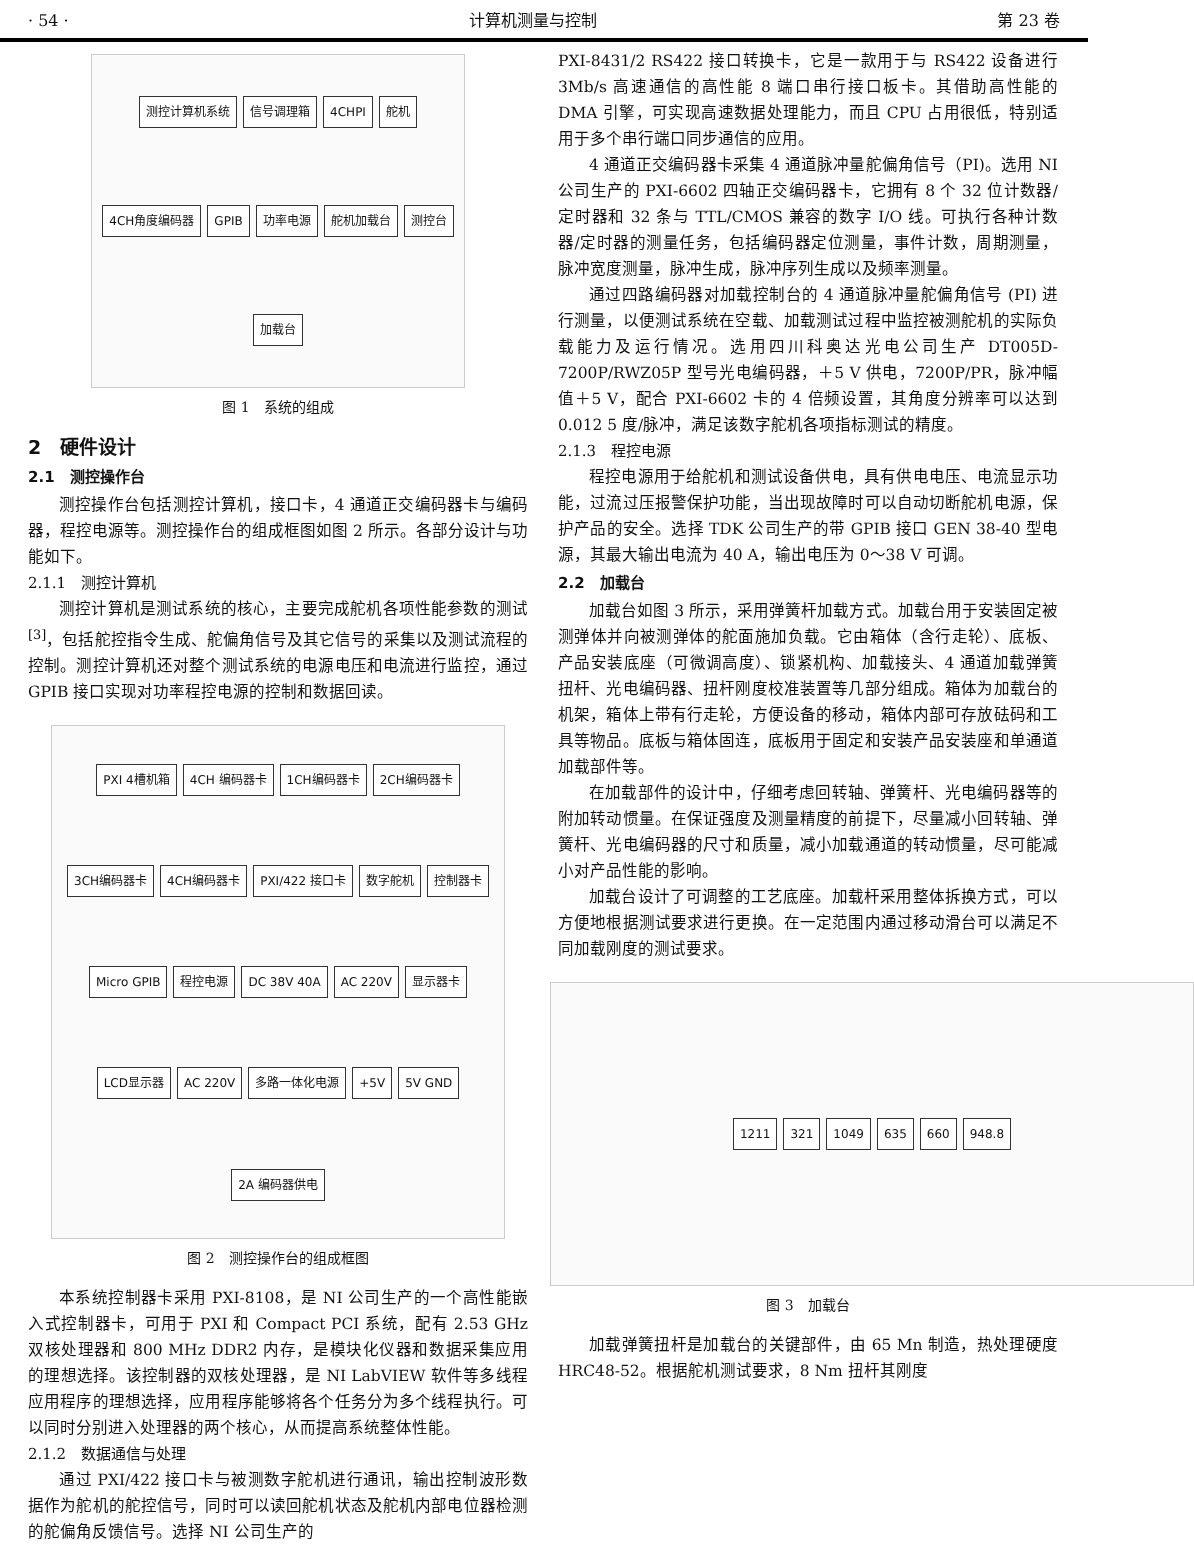· 54 · 计算机测量与控制 第 23 卷
测控计算机系统 信号调理箱 4CHPI 舵机 4CH角度编码器 GPIB 功率电源 舵机加载台 测控台 加载台
图 1　系统的组成
2　硬件设计
2.1　测控操作台
测控操作台包括测控计算机，接口卡，4 通道正交编码器卡与编码器，程控电源等。测控操作台的组成框图如图 2 所示。各部分设计与功能如下。
2.1.1　测控计算机
测控计算机是测试系统的核心，主要完成舵机各项性能参数的测试<sup>[3]</sup>，包括舵控指令生成、舵偏角信号及其它信号的采集以及测试流程的控制。测控计算机还对整个测试系统的电源电压和电流进行监控，通过 GPIB 接口实现对功率程控电源的控制和数据回读。
PXI 4槽机箱 4CH 编码器卡 1CH编码器卡 2CH编码器卡 3CH编码器卡 4CH编码器卡 PXI/422 接口卡 数字舵机 控制器卡 Micro GPIB 程控电源 DC 38V 40A AC 220V 显示器卡 LCD显示器 AC 220V 多路一体化电源 +5V 5V GND 2A 编码器供电
图 2　测控操作台的组成框图
本系统控制器卡采用 PXI-8108，是 NI 公司生产的一个高性能嵌入式控制器卡，可用于 PXI 和 Compact PCI 系统，配有 2.53 GHz 双核处理器和 800 MHz DDR2 内存，是模块化仪器和数据采集应用的理想选择。该控制器的双核处理器，是 NI LabVIEW 软件等多线程应用程序的理想选择，应用程序能够将各个任务分为多个线程执行。可以同时分别进入处理器的两个核心，从而提高系统整体性能。
2.1.2　数据通信与处理
通过 PXI/422 接口卡与被测数字舵机进行通讯，输出控制波形数据作为舵机的舵控信号，同时可以读回舵机状态及舵机内部电位器检测的舵偏角反馈信号。选择 NI 公司生产的
PXI-8431/2 RS422 接口转换卡，它是一款用于与 RS422 设备进行 3Mb/s 高速通信的高性能 8 端口串行接口板卡。其借助高性能的 DMA 引擎，可实现高速数据处理能力，而且 CPU 占用很低，特别适用于多个串行端口同步通信的应用。
4 通道正交编码器卡采集 4 通道脉冲量舵偏角信号（PI)。选用 NI 公司生产的 PXI-6602 四轴正交编码器卡，它拥有 8 个 32 位计数器/定时器和 32 条与 TTL/CMOS 兼容的数字 I/O 线。可执行各种计数器/定时器的测量任务，包括编码器定位测量，事件计数，周期测量，脉冲宽度测量，脉冲生成，脉冲序列生成以及频率测量。
通过四路编码器对加载控制台的 4 通道脉冲量舵偏角信号 (PI) 进行测量，以便测试系统在空载、加载测试过程中监控被测舵机的实际负载能力及运行情况。选用四川科奥达光电公司生产 DT005D-7200P/RWZ05P 型号光电编码器，＋5 V 供电，7200P/PR，脉冲幅值＋5 V，配合 PXI-6602 卡的 4 倍频设置，其角度分辨率可以达到 0.012 5 度/脉冲，满足该数字舵机各项指标测试的精度。
2.1.3　程控电源
程控电源用于给舵机和测试设备供电，具有供电电压、电流显示功能，过流过压报警保护功能，当出现故障时可以自动切断舵机电源，保护产品的安全。选择 TDK 公司生产的带 GPIB 接口 GEN 38-40 型电源，其最大输出电流为 40 A，输出电压为 0～38 V 可调。
2.2　加载台
加载台如图 3 所示，采用弹簧杆加载方式。加载台用于安装固定被测弹体并向被测弹体的舵面施加负载。它由箱体（含行走轮）、底板、产品安装底座（可微调高度）、锁紧机构、加载接头、4 通道加载弹簧扭杆、光电编码器、扭杆刚度校准装置等几部分组成。箱体为加载台的机架，箱体上带有行走轮，方便设备的移动，箱体内部可存放砝码和工具等物品。底板与箱体固连，底板用于固定和安装产品安装座和单通道加载部件等。
在加载部件的设计中，仔细考虑回转轴、弹簧杆、光电编码器等的附加转动惯量。在保证强度及测量精度的前提下，尽量减小回转轴、弹簧杆、光电编码器的尺寸和质量，减小加载通道的转动惯量，尽可能减小对产品性能的影响。
加载台设计了可调整的工艺底座。加载杆采用整体拆换方式，可以方便地根据测试要求进行更换。在一定范围内通过移动滑台可以满足不同加载刚度的测试要求。
1211 321 1049 635 660 948.8
图 3　加载台
加载弹簧扭杆是加载台的关键部件，由 65 Mn 制造，热处理硬度 HRC48-52。根据舵机测试要求，8 Nm 扭杆其刚度